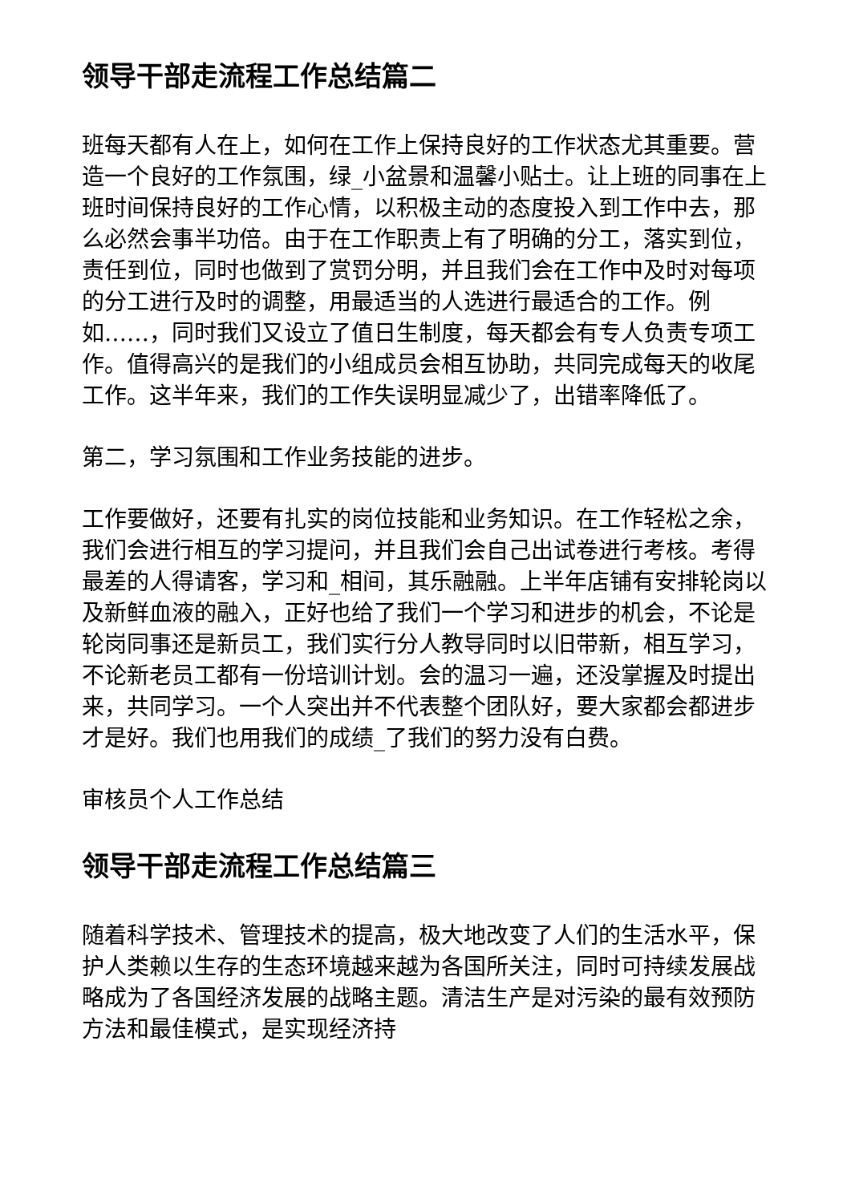领导干部走流程工作总结篇二
班每天都有人在上，如何在工作上保持良好的工作状态尤其重要。营造一个良好的工作氛围，绿_小盆景和温馨小贴士。让上班的同事在上班时间保持良好的工作心情，以积极主动的态度投入到工作中去，那么必然会事半功倍。由于在工作职责上有了明确的分工，落实到位，责任到位，同时也做到了赏罚分明，并且我们会在工作中及时对每项的分工进行及时的调整，用最适当的人选进行最适合的工作。例如……，同时我们又设立了值日生制度，每天都会有专人负责专项工作。值得高兴的是我们的小组成员会相互协助，共同完成每天的收尾工作。这半年来，我们的工作失误明显减少了，出错率降低了。
第二，学习氛围和工作业务技能的进步。
工作要做好，还要有扎实的岗位技能和业务知识。在工作轻松之余，我们会进行相互的学习提问，并且我们会自己出试卷进行考核。考得最差的人得请客，学习和_相间，其乐融融。上半年店铺有安排轮岗以及新鲜血液的融入，正好也给了我们一个学习和进步的机会，不论是轮岗同事还是新员工，我们实行分人教导同时以旧带新，相互学习，不论新老员工都有一份培训计划。会的温习一遍，还没掌握及时提出来，共同学习。一个人突出并不代表整个团队好，要大家都会都进步才是好。我们也用我们的成绩_了我们的努力没有白费。
审核员个人工作总结
领导干部走流程工作总结篇三
随着科学技术、管理技术的提高，极大地改变了人们的生活水平，保护人类赖以生存的生态环境越来越为各国所关注，同时可持续发展战略成为了各国经济发展的战略主题。清洁生产是对污染的最有效预防方法和最佳模式，是实现经济持